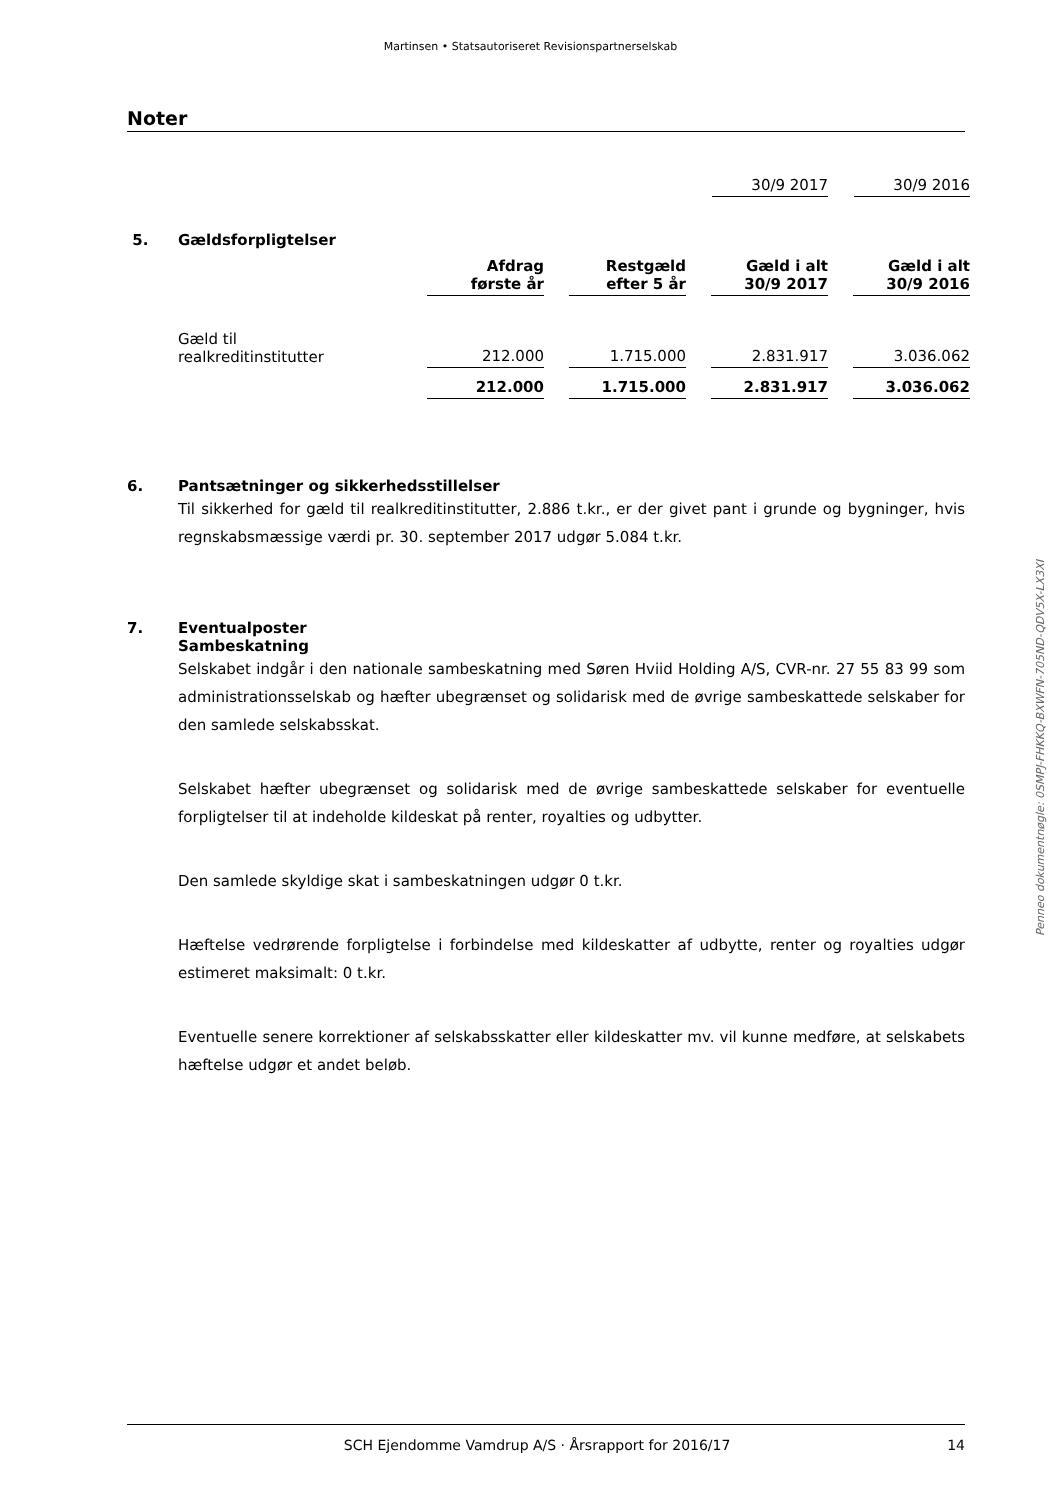Martinsen • Statsautoriseret Revisionspartnerselskab
Noter
30/9 2017 30/9 2016
5. Gældsforpligtelser
| | Afdrag første år | | Restgæld efter 5 år | | Gæld i alt 30/9 2017 | | Gæld i alt 30/9 2016 |
| Gæld til realkreditinstitutter | 212.000 | | 1.715.000 | | 2.831.917 | | 3.036.062 |
| | 212.000 | | 1.715.000 | | 2.831.917 | | 3.036.062 |
6. Pantsætninger og sikkerhedsstillelser
Til sikkerhed for gæld til realkreditinstitutter, 2.886 t.kr., er der givet pant i grunde og bygninger, hvis regnskabsmæssige værdi pr. 30. september 2017 udgør 5.084 t.kr.
7. Eventualposter
Sambeskatning
Selskabet indgår i den nationale sambeskatning med Søren Hviid Holding A/S, CVR-nr. 27 55 83 99 som administrationsselskab og hæfter ubegrænset og solidarisk med de øvrige sambeskatte­de selskaber for den samlede selskabsskat.
Selskabet hæfter ubegrænset og solidarisk med de øvrige sambeskattede selskaber for eventu­elle forpligtelser til at indeholde kildeskat på renter, royalties og udbytter.
Den samlede skyldige skat i sambeskatningen udgør 0 t.kr.
Hæftelse vedrørende forpligtelse i forbindelse med kildeskatter af udbytte, renter og royalties udgør estimeret maksimalt: 0 t.kr.
Eventuelle senere korrektioner af selskabsskatter eller kildeskatter mv. vil kunne medføre, at selskabets hæftelse udgør et andet beløb.
Penneo dokumentnøgle: 0SMPJ-FHKKQ-BXWFN-705ND-QDV5X-LX3XI
SCH Ejendomme Vamdrup A/S · Årsrapport for 2016/17 14